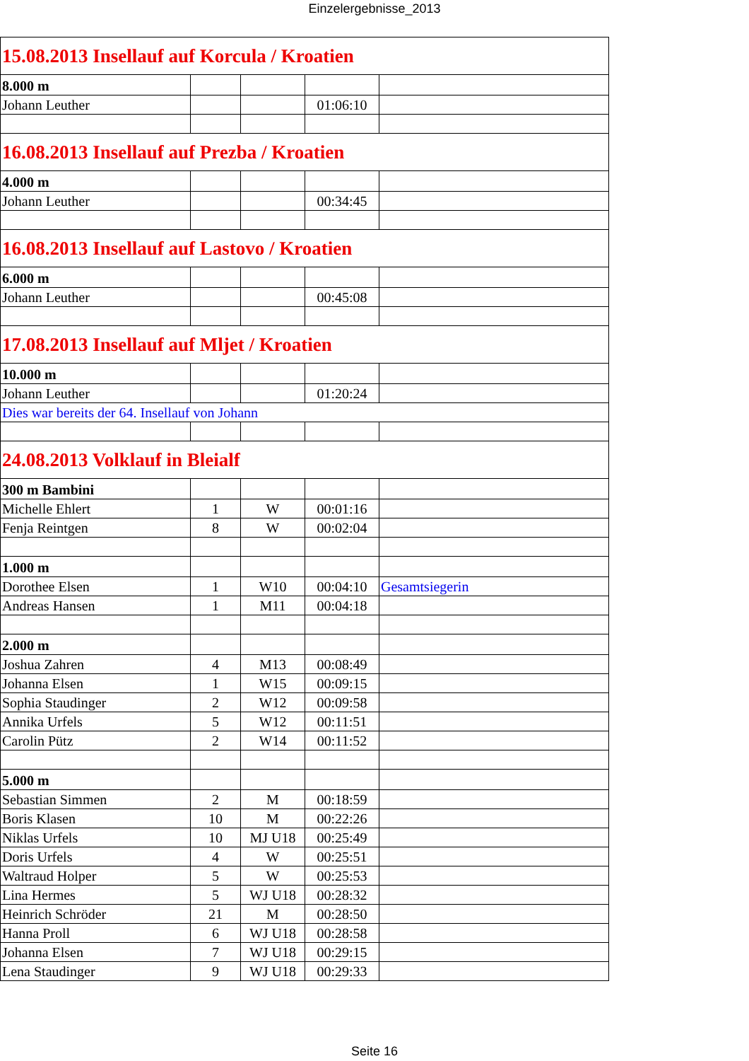Einzelergebnisse_2013
| 15.08.2013 Insellauf auf Korcula / Kroatien | | | | |
| 8.000 m | | | | |
| Johann Leuther | | | 01:06:10 | |
| 16.08.2013 Insellauf auf Prezba / Kroatien | | | | |
| 4.000 m | | | | |
| Johann Leuther | | | 00:34:45 | |
| 16.08.2013 Insellauf auf Lastovo / Kroatien | | | | |
| 6.000 m | | | | |
| Johann Leuther | | | 00:45:08 | |
| 17.08.2013 Insellauf auf Mljet / Kroatien | | | | |
| 10.000 m | | | | |
| Johann Leuther | | | 01:20:24 | |
| Dies war bereits der 64. Insellauf von Johann | | | | |
| 24.08.2013 Volklauf in Bleialf | | | | |
| 300 m Bambini | | | | |
| Michelle Ehlert | 1 | W | 00:01:16 | |
| Fenja Reintgen | 8 | W | 00:02:04 | |
| 1.000 m | | | | |
| Dorothee Elsen | 1 | W10 | 00:04:10 | Gesamtsiegerin |
| Andreas Hansen | 1 | M11 | 00:04:18 | |
| 2.000 m | | | | |
| Joshua Zahren | 4 | M13 | 00:08:49 | |
| Johanna Elsen | 1 | W15 | 00:09:15 | |
| Sophia Staudinger | 2 | W12 | 00:09:58 | |
| Annika Urfels | 5 | W12 | 00:11:51 | |
| Carolin Pütz | 2 | W14 | 00:11:52 | |
| 5.000 m | | | | |
| Sebastian Simmen | 2 | M | 00:18:59 | |
| Boris Klasen | 10 | M | 00:22:26 | |
| Niklas Urfels | 10 | MJ U18 | 00:25:49 | |
| Doris Urfels | 4 | W | 00:25:51 | |
| Waltraud Holper | 5 | W | 00:25:53 | |
| Lina Hermes | 5 | WJ U18 | 00:28:32 | |
| Heinrich Schröder | 21 | M | 00:28:50 | |
| Hanna Proll | 6 | WJ U18 | 00:28:58 | |
| Johanna Elsen | 7 | WJ U18 | 00:29:15 | |
| Lena Staudinger | 9 | WJ U18 | 00:29:33 | |
Seite 16